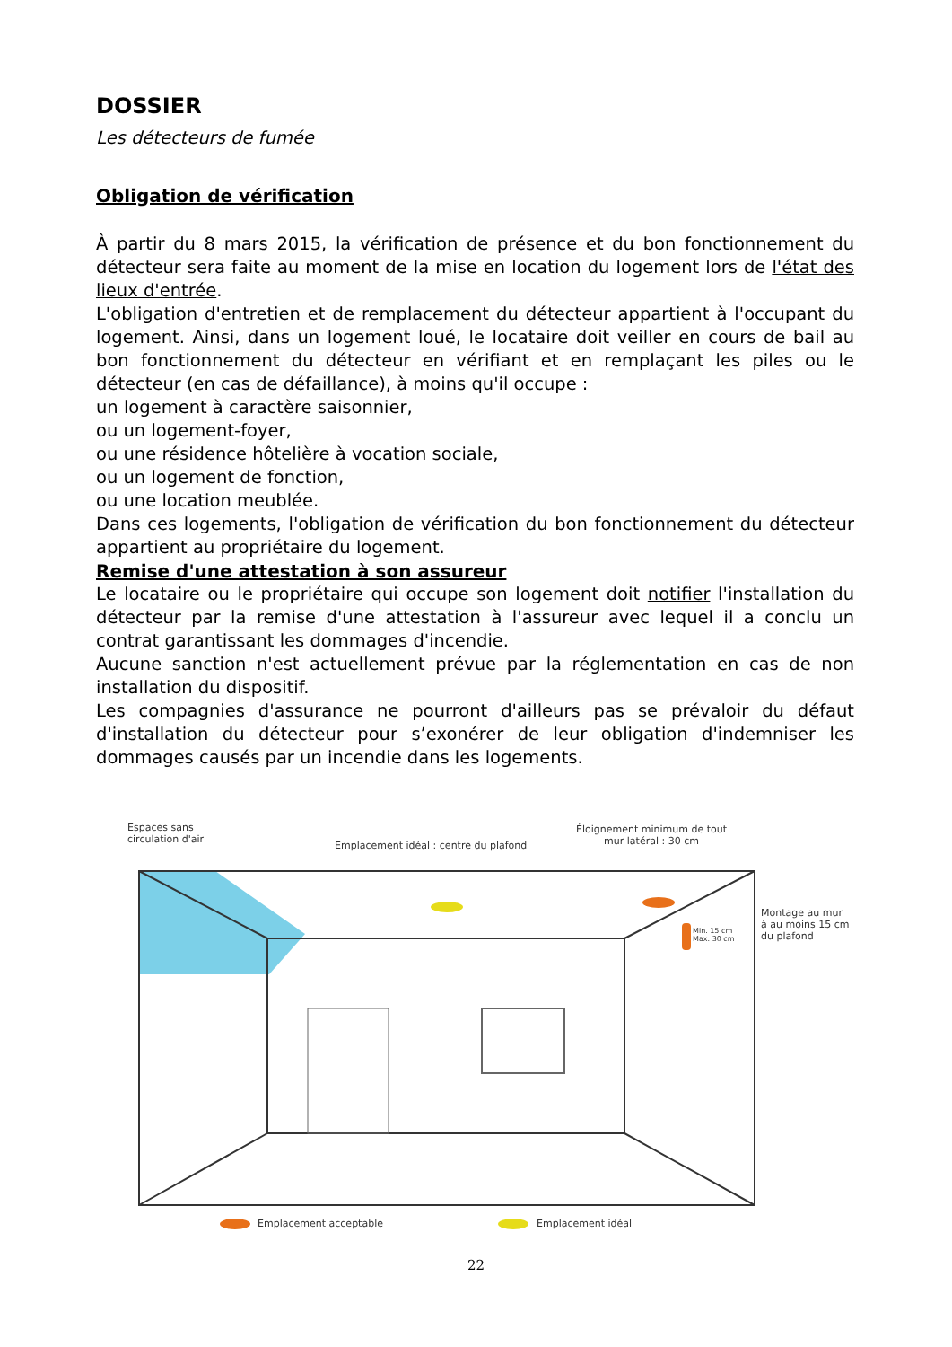DOSSIER
Les détecteurs de fumée
Obligation de vérification
À partir du 8 mars 2015, la vérification de présence et du bon fonctionnement du détecteur sera faite au moment de la mise en location du logement lors de l'état des lieux d'entrée.
L'obligation d'entretien et de remplacement du détecteur appartient à l'occupant du logement. Ainsi, dans un logement loué, le locataire doit veiller en cours de bail au bon fonctionnement du détecteur en vérifiant et en remplaçant les piles ou le détecteur (en cas de défaillance), à moins qu'il occupe :
un logement à caractère saisonnier,
ou un logement-foyer,
ou une résidence hôtelière à vocation sociale,
ou un logement de fonction,
ou une location meublée.
Dans ces logements, l'obligation de vérification du bon fonctionnement du détecteur appartient au propriétaire du logement.
Remise d'une attestation à son assureur
Le locataire ou le propriétaire qui occupe son logement doit notifier l'installation du détecteur par la remise d'une attestation à l'assureur avec lequel il a conclu un contrat garantissant les dommages d'incendie.
Aucune sanction n'est actuellement prévue par la réglementation en cas de non installation du dispositif.
Les compagnies d'assurance ne pourront d'ailleurs pas se prévaloir du défaut d'installation du détecteur pour s’exonérer de leur obligation d'indemniser les dommages causés par un incendie dans les logements.
Espaces sans
circulation d'air
Emplacement idéal : centre du plafond
Éloignement minimum de tout
mur latéral : 30 cm
Min. 15 cm
Max. 30 cm
Montage au mur
à au moins 15 cm
du plafond
Emplacement acceptable Emplacement idéal
22